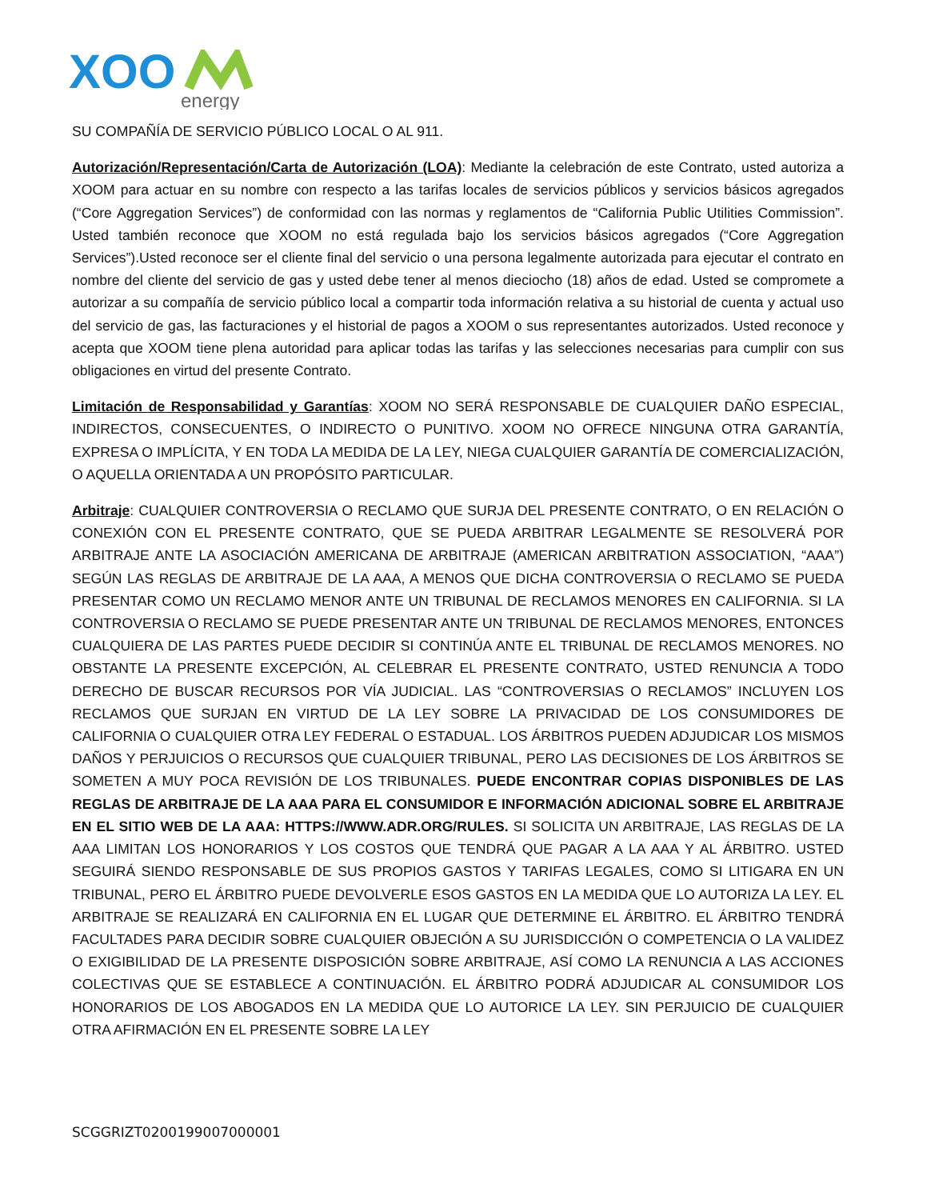XOO
energy
SU COMPAÑÍA DE SERVICIO PÚBLICO LOCAL O AL 911.
Autorización/Representación/Carta de Autorización (LOA): Mediante la celebración de este Contrato, usted autoriza a XOOM para actuar en su nombre con respecto a las tarifas locales de servicios públicos y servicios básicos agregados (“Core Aggregation Services”) de conformidad con las normas y reglamentos de “California Public Utilities Commission”. Usted también reconoce que XOOM no está regulada bajo los servicios básicos agregados (“Core Aggregation Services”).Usted reconoce ser el cliente final del servicio o una persona legalmente autorizada para ejecutar el contrato en nombre del cliente del servicio de gas y usted debe tener al menos dieciocho (18) años de edad. Usted se compromete a autorizar a su compañía de servicio público local a compartir toda información relativa a su historial de cuenta y actual uso del servicio de gas, las facturaciones y el historial de pagos a XOOM o sus representantes autorizados. Usted reconoce y acepta que XOOM tiene plena autoridad para aplicar todas las tarifas y las selecciones necesarias para cumplir con sus obligaciones en virtud del presente Contrato.
Limitación de Responsabilidad y Garantías: XOOM NO SERÁ RESPONSABLE DE CUALQUIER DAÑO ESPECIAL, INDIRECTOS, CONSECUENTES, O INDIRECTO O PUNITIVO. XOOM NO OFRECE NINGUNA OTRA GARANTÍA, EXPRESA O IMPLÍCITA, Y EN TODA LA MEDIDA DE LA LEY, NIEGA CUALQUIER GARANTÍA DE COMERCIALIZACIÓN, O AQUELLA ORIENTADA A UN PROPÓSITO PARTICULAR.
Arbitraje: CUALQUIER CONTROVERSIA O RECLAMO QUE SURJA DEL PRESENTE CONTRATO, O EN RELACIÓN O CONEXIÓN CON EL PRESENTE CONTRATO, QUE SE PUEDA ARBITRAR LEGALMENTE SE RESOLVERÁ POR ARBITRAJE ANTE LA ASOCIACIÓN AMERICANA DE ARBITRAJE (AMERICAN ARBITRATION ASSOCIATION, “AAA”) SEGÚN LAS REGLAS DE ARBITRAJE DE LA AAA, A MENOS QUE DICHA CONTROVERSIA O RECLAMO SE PUEDA PRESENTAR COMO UN RECLAMO MENOR ANTE UN TRIBUNAL DE RECLAMOS MENORES EN CALIFORNIA. SI LA CONTROVERSIA O RECLAMO SE PUEDE PRESENTAR ANTE UN TRIBUNAL DE RECLAMOS MENORES, ENTONCES CUALQUIERA DE LAS PARTES PUEDE DECIDIR SI CONTINÚA ANTE EL TRIBUNAL DE RECLAMOS MENORES. NO OBSTANTE LA PRESENTE EXCEPCIÓN, AL CELEBRAR EL PRESENTE CONTRATO, USTED RENUNCIA A TODO DERECHO DE BUSCAR RECURSOS POR VÍA JUDICIAL. LAS “CONTROVERSIAS O RECLAMOS” INCLUYEN LOS RECLAMOS QUE SURJAN EN VIRTUD DE LA LEY SOBRE LA PRIVACIDAD DE LOS CONSUMIDORES DE CALIFORNIA O CUALQUIER OTRA LEY FEDERAL O ESTADUAL. LOS ÁRBITROS PUEDEN ADJUDICAR LOS MISMOS DAÑOS Y PERJUICIOS O RECURSOS QUE CUALQUIER TRIBUNAL, PERO LAS DECISIONES DE LOS ÁRBITROS SE SOMETEN A MUY POCA REVISIÓN DE LOS TRIBUNALES. PUEDE ENCONTRAR COPIAS DISPONIBLES DE LAS REGLAS DE ARBITRAJE DE LA AAA PARA EL CONSUMIDOR E INFORMACIÓN ADICIONAL SOBRE EL ARBITRAJE EN EL SITIO WEB DE LA AAA: HTTPS://WWW.ADR.ORG/RULES. SI SOLICITA UN ARBITRAJE, LAS REGLAS DE LA AAA LIMITAN LOS HONORARIOS Y LOS COSTOS QUE TENDRÁ QUE PAGAR A LA AAA Y AL ÁRBITRO. USTED SEGUIRÁ SIENDO RESPONSABLE DE SUS PROPIOS GASTOS Y TARIFAS LEGALES, COMO SI LITIGARA EN UN TRIBUNAL, PERO EL ÁRBITRO PUEDE DEVOLVERLE ESOS GASTOS EN LA MEDIDA QUE LO AUTORIZA LA LEY. EL ARBITRAJE SE REALIZARÁ EN CALIFORNIA EN EL LUGAR QUE DETERMINE EL ÁRBITRO. EL ÁRBITRO TENDRÁ FACULTADES PARA DECIDIR SOBRE CUALQUIER OBJECIÓN A SU JURISDICCIÓN O COMPETENCIA O LA VALIDEZ O EXIGIBILIDAD DE LA PRESENTE DISPOSICIÓN SOBRE ARBITRAJE, ASÍ COMO LA RENUNCIA A LAS ACCIONES COLECTIVAS QUE SE ESTABLECE A CONTINUACIÓN. EL ÁRBITRO PODRÁ ADJUDICAR AL CONSUMIDOR LOS HONORARIOS DE LOS ABOGADOS EN LA MEDIDA QUE LO AUTORICE LA LEY. SIN PERJUICIO DE CUALQUIER OTRA AFIRMACIÓN EN EL PRESENTE SOBRE LA LEY
SCGGRIZT0200199007000001